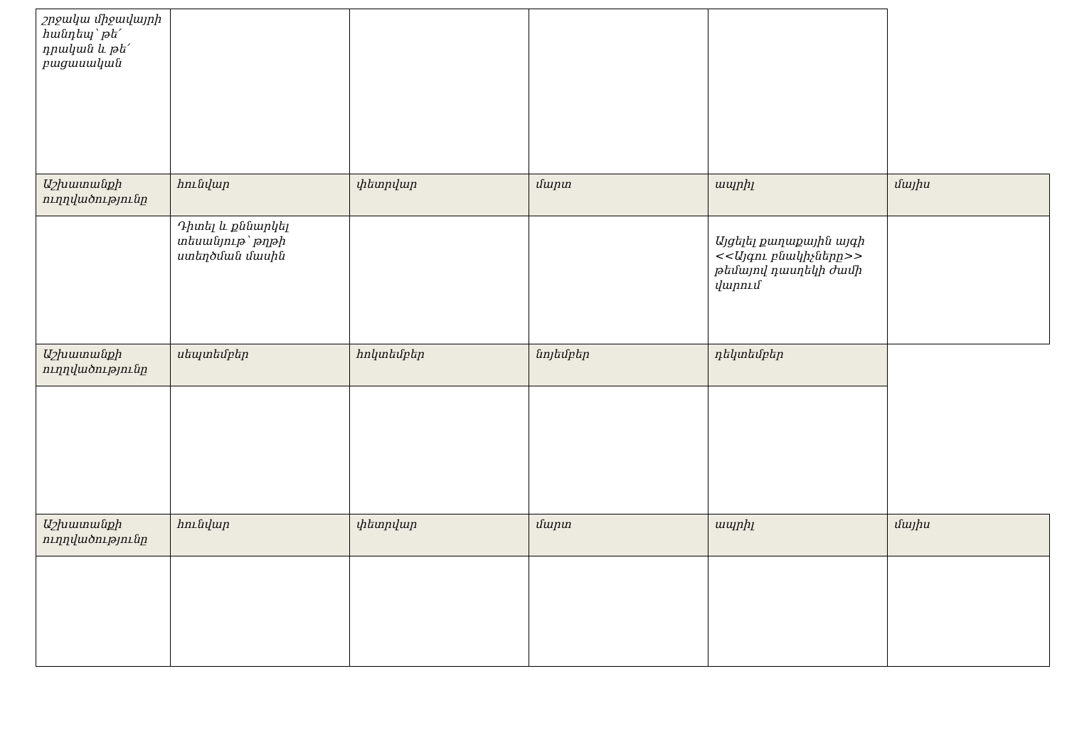| շրջակա միջավայրի հանդեպ՝ թե՛ դրական և թե՛ բացասական | | | | | |
| Աշխատանքի ուղղվածությունը | հունվար | փետրվար | մարտ | ապրիլ | մայիս |
| | Դիտել և քննարկել տեսանյութ՝ թղթի ստեղծման մասին | | | Այցելել քաղաքային այգի <<Այգու բնակիչները>> թեմայով դասղեկի ժամի վարում | |
| Աշխատանքի ուղղվածությունը | սեպտեմբեր | հոկտեմբեր | նոյեմբեր | դեկտեմբեր | |
| Աշխատանքի ուղղվածությունը | հունվար | փետրվար | մարտ | ապրիլ | մայիս |